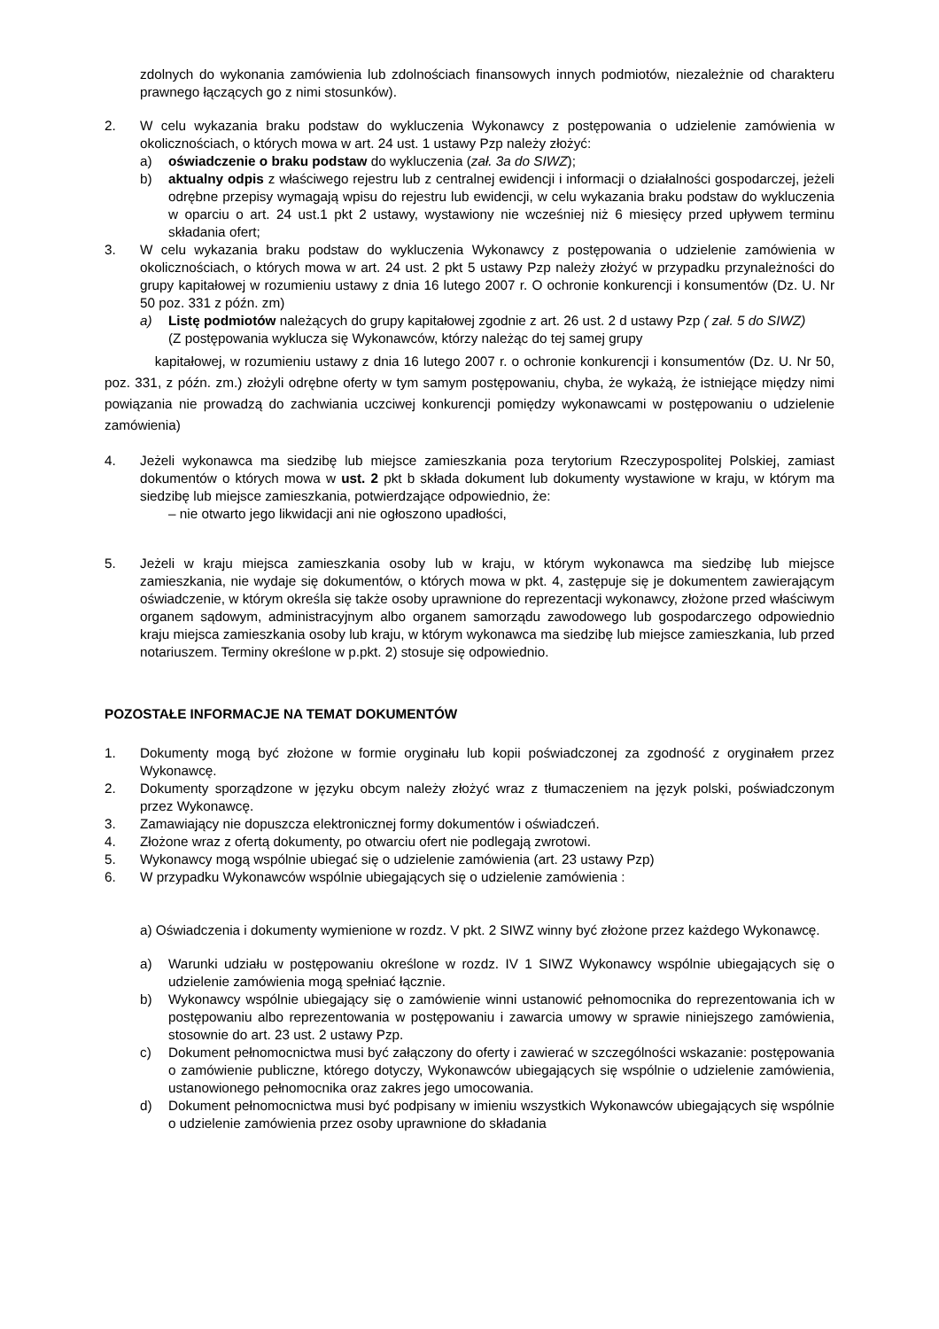zdolnych do wykonania zamówienia lub zdolnościach finansowych innych podmiotów, niezależnie od charakteru prawnego łączących go z nimi stosunków).
2. W celu wykazania braku podstaw do wykluczenia Wykonawcy z postępowania o udzielenie zamówienia w okolicznościach, o których mowa w art. 24 ust. 1 ustawy Pzp należy złożyć:
a) oświadczenie o braku podstaw do wykluczenia (zał. 3a do SIWZ);
b) aktualny odpis z właściwego rejestru lub z centralnej ewidencji i informacji o działalności gospodarczej, jeżeli odrębne przepisy wymagają wpisu do rejestru lub ewidencji, w celu wykazania braku podstaw do wykluczenia w oparciu o art. 24 ust.1 pkt 2 ustawy, wystawiony nie wcześniej niż 6 miesięcy przed upływem terminu składania ofert;
3. W celu wykazania braku podstaw do wykluczenia Wykonawcy z postępowania o udzielenie zamówienia w okolicznościach, o których mowa w art. 24 ust. 2 pkt 5 ustawy Pzp należy złożyć w przypadku przynależności do grupy kapitałowej w rozumieniu ustawy z dnia 16 lutego 2007 r. O ochronie konkurencji i konsumentów (Dz. U. Nr 50 poz. 331 z późn. zm)
a) Listę podmiotów należących do grupy kapitałowej zgodnie z art. 26 ust. 2 d ustawy Pzp ( zał. 5 do SIWZ)
(Z postępowania wyklucza się Wykonawców, którzy należąc do tej samej grupy
kapitałowej, w rozumieniu ustawy z dnia 16 lutego 2007 r. o ochronie konkurencji i konsumentów (Dz. U. Nr 50, poz. 331, z późn. zm.) złożyli odrębne oferty w tym samym postępowaniu, chyba, że wykażą, że istniejące między nimi powiązania nie prowadzą do zachwiania uczciwej konkurencji pomiędzy wykonawcami w postępowaniu o udzielenie zamówienia)
4. Jeżeli wykonawca ma siedzibę lub miejsce zamieszkania poza terytorium Rzeczypospolitej Polskiej, zamiast dokumentów o których mowa w ust. 2 pkt b składa dokument lub dokumenty wystawione w kraju, w którym ma siedzibę lub miejsce zamieszkania, potwierdzające odpowiednio, że:
– nie otwarto jego likwidacji ani nie ogłoszono upadłości,
5. Jeżeli w kraju miejsca zamieszkania osoby lub w kraju, w którym wykonawca ma siedzibę lub miejsce zamieszkania, nie wydaje się dokumentów, o których mowa w pkt. 4, zastępuje się je dokumentem zawierającym oświadczenie, w którym określa się także osoby uprawnione do reprezentacji wykonawcy, złożone przed właściwym organem sądowym, administracyjnym albo organem samorządu zawodowego lub gospodarczego odpowiednio kraju miejsca zamieszkania osoby lub kraju, w którym wykonawca ma siedzibę lub miejsce zamieszkania, lub przed notariuszem. Terminy określone w p.pkt. 2) stosuje się odpowiednio.
POZOSTAŁE INFORMACJE NA TEMAT DOKUMENTÓW
1. Dokumenty mogą być złożone w formie oryginału lub kopii poświadczonej za zgodność z oryginałem przez Wykonawcę.
2. Dokumenty sporządzone w języku obcym należy złożyć wraz z tłumaczeniem na język polski, poświadczonym przez Wykonawcę.
3. Zamawiający nie dopuszcza elektronicznej formy dokumentów i oświadczeń.
4. Złożone wraz z ofertą dokumenty, po otwarciu ofert nie podlegają zwrotowi.
5. Wykonawcy mogą wspólnie ubiegać się o udzielenie zamówienia (art. 23 ustawy Pzp)
6. W przypadku Wykonawców wspólnie ubiegających się o udzielenie zamówienia :
a) Oświadczenia i dokumenty wymienione w rozdz. V pkt. 2 SIWZ winny być złożone przez każdego Wykonawcę.
a) Warunki udziału w postępowaniu określone w rozdz. IV 1 SIWZ Wykonawcy wspólnie ubiegających się o udzielenie zamówienia mogą spełniać łącznie.
b) Wykonawcy wspólnie ubiegający się o zamówienie winni ustanowić pełnomocnika do reprezentowania ich w postępowaniu albo reprezentowania w postępowaniu i zawarcia umowy w sprawie niniejszego zamówienia, stosownie do art. 23 ust. 2 ustawy Pzp.
c) Dokument pełnomocnictwa musi być załączony do oferty i zawierać w szczególności wskazanie: postępowania o zamówienie publiczne, którego dotyczy, Wykonawców ubiegających się wspólnie o udzielenie zamówienia, ustanowionego pełnomocnika oraz zakres jego umocowania.
d) Dokument pełnomocnictwa musi być podpisany w imieniu wszystkich Wykonawców ubiegających się wspólnie o udzielenie zamówienia przez osoby uprawnione do składania